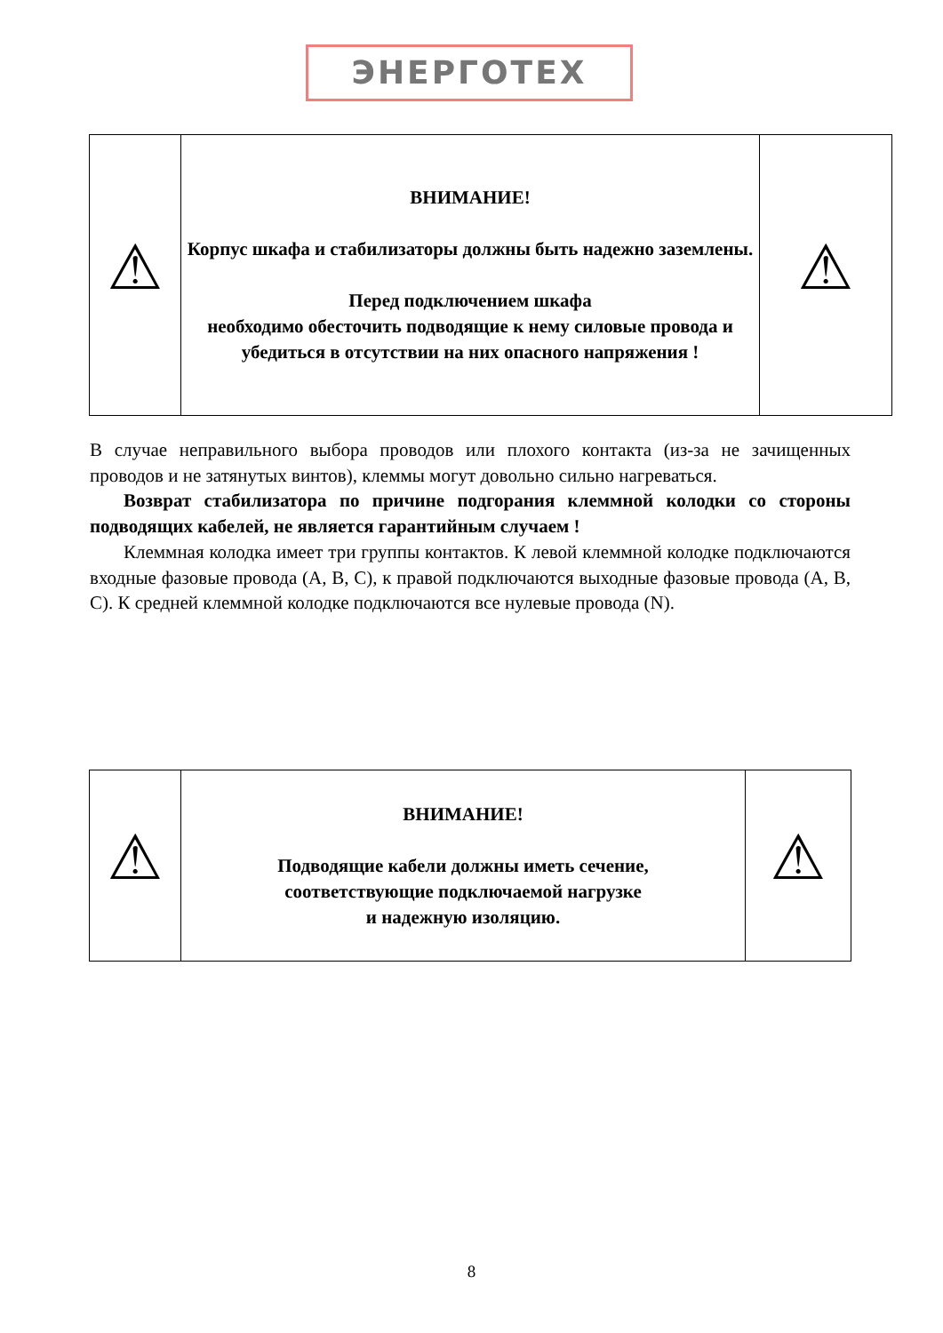ЭНЕРГОТЕХ
| ⚠ | ВНИМАНИЕ! Корпус шкафа и стабилизаторы должны быть надежно заземлены. Перед подключением шкафа необходимо обесточить подводящие к нему силовые провода и убедиться в отсутствии на них опасного напряжения ! | ⚠ |
В случае неправильного выбора проводов или плохого контакта (из-за не зачищенных проводов и не затянутых винтов), клеммы могут довольно сильно нагреваться.
Возврат стабилизатора по причине подгорания клеммной колодки со стороны подводящих кабелей, не является гарантийным случаем !
Клеммная колодка имеет три группы контактов. К левой клеммной колодке подключаются входные фазовые провода (A, B, C), к правой подключаются выходные фазовые провода (A, B, C). К средней клеммной колодке подключаются все нулевые провода (N).
| ⚠ | ВНИМАНИЕ! Подводящие кабели должны иметь сечение, соответствующие подключаемой нагрузке и надежную изоляцию. | ⚠ |
8